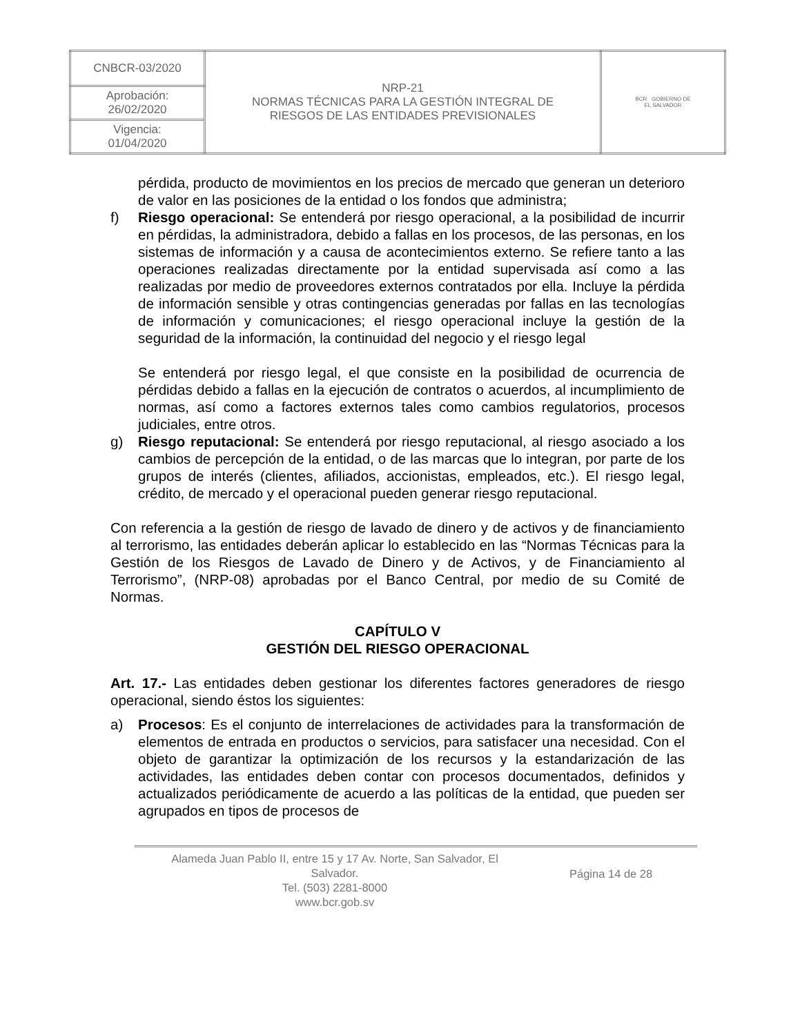| CNBCR-03/2020 | NRP-21 NORMAS TÉCNICAS PARA LA GESTIÓN INTEGRAL DE RIESGOS DE LAS ENTIDADES PREVISIONALES | BCR GOBIERNO DE EL SALVADOR |
| Aprobación: 26/02/2020 | | |
| Vigencia: 01/04/2020 | | |
pérdida, producto de movimientos en los precios de mercado que generan un deterioro de valor en las posiciones de la entidad o los fondos que administra;
f) Riesgo operacional: Se entenderá por riesgo operacional, a la posibilidad de incurrir en pérdidas, la administradora, debido a fallas en los procesos, de las personas, en los sistemas de información y a causa de acontecimientos externo. Se refiere tanto a las operaciones realizadas directamente por la entidad supervisada así como a las realizadas por medio de proveedores externos contratados por ella. Incluye la pérdida de información sensible y otras contingencias generadas por fallas en las tecnologías de información y comunicaciones; el riesgo operacional incluye la gestión de la seguridad de la información, la continuidad del negocio y el riesgo legal
Se entenderá por riesgo legal, el que consiste en la posibilidad de ocurrencia de pérdidas debido a fallas en la ejecución de contratos o acuerdos, al incumplimiento de normas, así como a factores externos tales como cambios regulatorios, procesos judiciales, entre otros.
g) Riesgo reputacional: Se entenderá por riesgo reputacional, al riesgo asociado a los cambios de percepción de la entidad, o de las marcas que lo integran, por parte de los grupos de interés (clientes, afiliados, accionistas, empleados, etc.). El riesgo legal, crédito, de mercado y el operacional pueden generar riesgo reputacional.
Con referencia a la gestión de riesgo de lavado de dinero y de activos y de financiamiento al terrorismo, las entidades deberán aplicar lo establecido en las “Normas Técnicas para la Gestión de los Riesgos de Lavado de Dinero y de Activos, y de Financiamiento al Terrorismo”, (NRP-08) aprobadas por el Banco Central, por medio de su Comité de Normas.
CAPÍTULO V
GESTIÓN DEL RIESGO OPERACIONAL
Art. 17.- Las entidades deben gestionar los diferentes factores generadores de riesgo operacional, siendo éstos los siguientes:
a) Procesos: Es el conjunto de interrelaciones de actividades para la transformación de elementos de entrada en productos o servicios, para satisfacer una necesidad. Con el objeto de garantizar la optimización de los recursos y la estandarización de las actividades, las entidades deben contar con procesos documentados, definidos y actualizados periódicamente de acuerdo a las políticas de la entidad, que pueden ser agrupados en tipos de procesos de
Alameda Juan Pablo II, entre 15 y 17 Av. Norte, San Salvador, El
Salvador.
Tel. (503) 2281-8000
www.bcr.gob.sv
Página 14 de 28